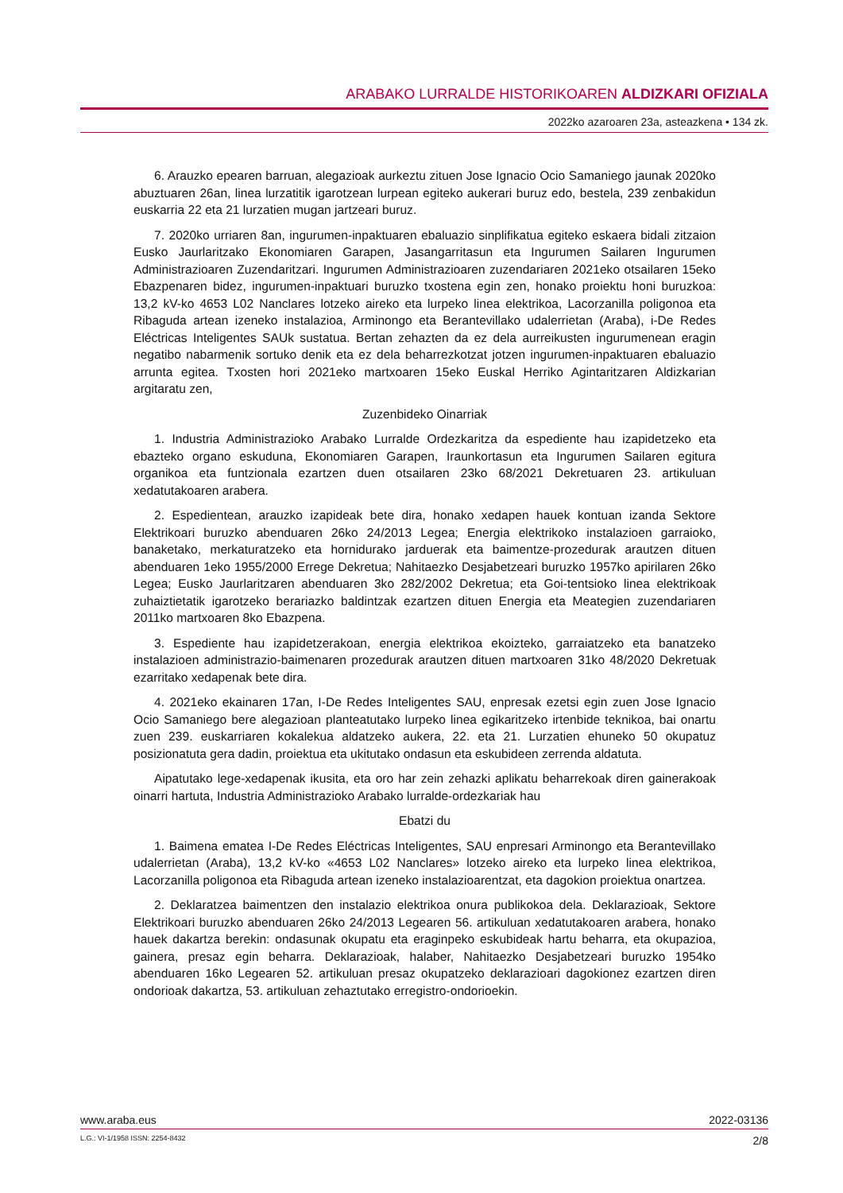ARABAKO LURRALDE HISTORIKOAREN ALDIZKARI OFIZIALA
2022ko azaroaren 23a, asteazkena • 134 zk.
6. Arauzko epearen barruan, alegazioak aurkeztu zituen Jose Ignacio Ocio Samaniego jaunak 2020ko abuztuaren 26an, linea lurzatitik igarotzean lurpean egiteko aukerari buruz edo, bestela, 239 zenbakidun euskarria 22 eta 21 lurzatien mugan jartzeari buruz.
7. 2020ko urriaren 8an, ingurumen-inpaktuaren ebaluazio sinplifikatua egiteko eskaera bidali zitzaion Eusko Jaurlaritzako Ekonomiaren Garapen, Jasangarritasun eta Ingurumen Sailaren Ingurumen Administrazioaren Zuzendaritzari. Ingurumen Administrazioaren zuzendariaren 2021eko otsailaren 15eko Ebazpenaren bidez, ingurumen-inpaktuari buruzko txostena egin zen, honako proiektu honi buruzkoa: 13,2 kV-ko 4653 L02 Nanclares lotzeko aireko eta lurpeko linea elektrikoa, Lacorzanilla poligonoa eta Ribaguda artean izeneko instalazioa, Arminongo eta Berantevillako udalerrietan (Araba), i-De Redes Eléctricas Inteligentes SAUk sustatua. Bertan zehazten da ez dela aurreikusten ingurumenean eragin negatibo nabarmenik sortuko denik eta ez dela beharrezkotzat jotzen ingurumen-inpaktuaren ebaluazio arrunta egitea. Txosten hori 2021eko martxoaren 15eko Euskal Herriko Agintaritzaren Aldizkarian argitaratu zen,
Zuzenbideko Oinarriak
1. Industria Administrazioko Arabako Lurralde Ordezkaritza da espediente hau izapidetzeko eta ebazteko organo eskuduna, Ekonomiaren Garapen, Iraunkortasun eta Ingurumen Sailaren egitura organikoa eta funtzionala ezartzen duen otsailaren 23ko 68/2021 Dekretuaren 23. artikuluan xedatutakoaren arabera.
2. Espedientean, arauzko izapideak bete dira, honako xedapen hauek kontuan izanda Sektore Elektrikoari buruzko abenduaren 26ko 24/2013 Legea; Energia elektrikoko instalazioen garraioko, banaketako, merkaturatzeko eta hornidurako jarduerak eta baimentze-prozedurak arautzen dituen abenduaren 1eko 1955/2000 Errege Dekretua; Nahitaezko Desjabetzeari buruzko 1957ko apirilaren 26ko Legea; Eusko Jaurlaritzaren abenduaren 3ko 282/2002 Dekretua; eta Goi-tentsioko linea elektrikoak zuhaiztietatik igarotzeko berariazko baldintzak ezartzen dituen Energia eta Meategien zuzendariaren 2011ko martxoaren 8ko Ebazpena.
3. Espediente hau izapidetzerakoan, energia elektrikoa ekoizteko, garraiatzeko eta banatzeko instalazioen administrazio-baimenaren prozedurak arautzen dituen martxoaren 31ko 48/2020 Dekretuak ezarritako xedapenak bete dira.
4. 2021eko ekainaren 17an, I-De Redes Inteligentes SAU, enpresak ezetsi egin zuen Jose Ignacio Ocio Samaniego bere alegazioan planteatutako lurpeko linea egikaritzeko irtenbide teknikoa, bai onartu zuen 239. euskarriaren kokalekua aldatzeko aukera, 22. eta 21. Lurzatien ehuneko 50 okupatuz posizionatuta gera dadin, proiektua eta ukitutako ondasun eta eskubideen zerrenda aldatuta.
Aipatutako lege-xedapenak ikusita, eta oro har zein zehazki aplikatu beharrekoak diren gainerakoak oinarri hartuta, Industria Administrazioko Arabako lurralde-ordezkariak hau
Ebatzi du
1. Baimena ematea I-De Redes Eléctricas Inteligentes, SAU enpresari Arminongo eta Berantevillako udalerrietan (Araba), 13,2 kV-ko «4653 L02 Nanclares» lotzeko aireko eta lurpeko linea elektrikoa, Lacorzanilla poligonoa eta Ribaguda artean izeneko instalazioarentzat, eta dagokion proiektua onartzea.
2. Deklaratzea baimentzen den instalazio elektrikoa onura publikokoa dela. Deklarazioak, Sektore Elektrikoari buruzko abenduaren 26ko 24/2013 Legearen 56. artikuluan xedatutakoaren arabera, honako hauek dakartza berekin: ondasunak okupatu eta eraginpeko eskubideak hartu beharra, eta okupazioa, gainera, presaz egin beharra. Deklarazioak, halaber, Nahitaezko Desjabetzeari buruzko 1954ko abenduaren 16ko Legearen 52. artikuluan presaz okupatzeko deklarazioari dagokionez ezartzen diren ondorioak dakartza, 53. artikuluan zehaztutako erregistro-ondorioekin.
www.araba.eus 2022-03136
L.G.: VI-1/1958 ISSN: 2254-8432 2/8